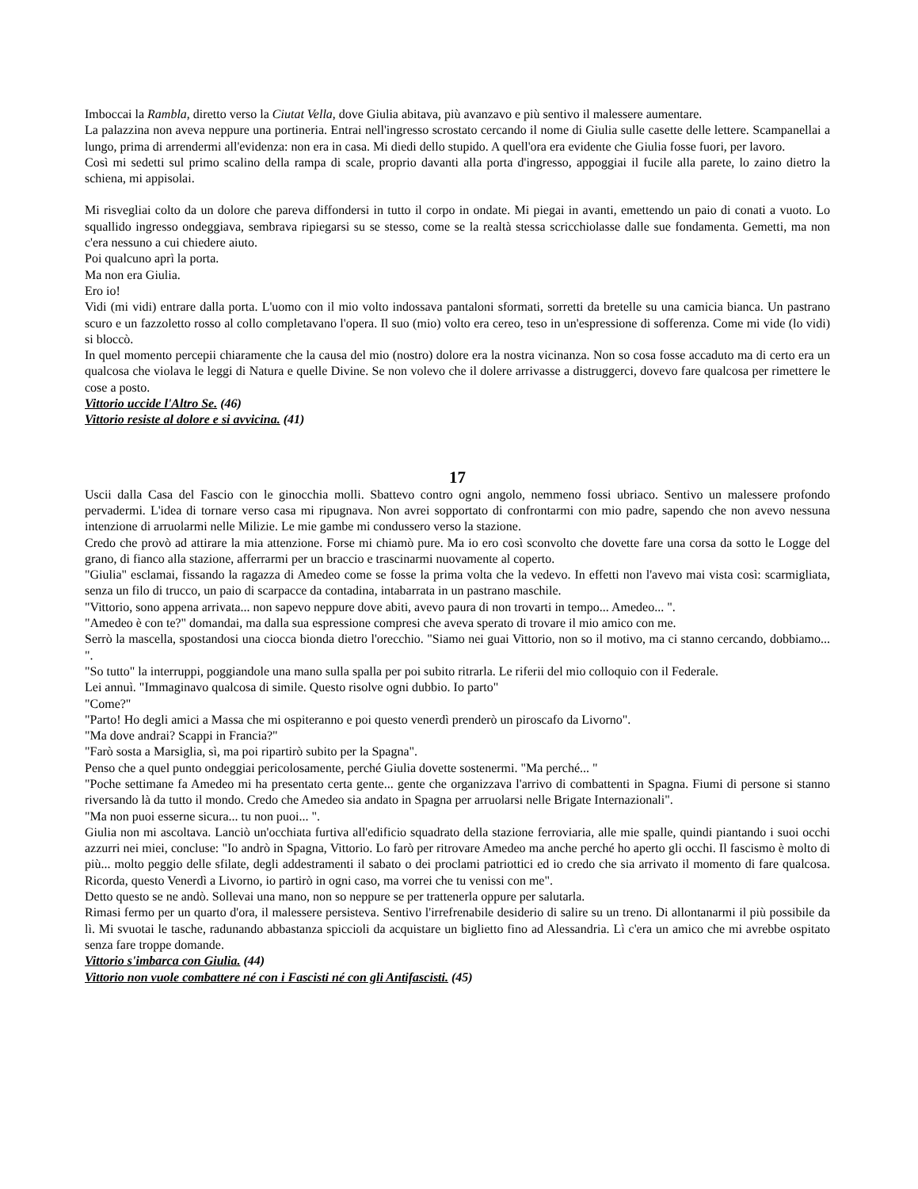Imboccai la Rambla, diretto verso la Ciutat Vella, dove Giulia abitava, più avanzavo e più sentivo il malessere aumentare.
La palazzina non aveva neppure una portineria. Entrai nell'ingresso scrostato cercando il nome di Giulia sulle casette delle lettere. Scampanellai a lungo, prima di arrendermi all'evidenza: non era in casa. Mi diedi dello stupido. A quell'ora era evidente che Giulia fosse fuori, per lavoro.
Così mi sedetti sul primo scalino della rampa di scale, proprio davanti alla porta d'ingresso, appoggiai il fucile alla parete, lo zaino dietro la schiena, mi appisolai.
Mi risvegliai colto da un dolore che pareva diffondersi in tutto il corpo in ondate. Mi piegai in avanti, emettendo un paio di conati a vuoto. Lo squallido ingresso ondeggiava, sembrava ripiegarsi su se stesso, come se la realtà stessa scricchiolasse dalle sue fondamenta. Gemetti, ma non c'era nessuno a cui chiedere aiuto.
Poi qualcuno aprì la porta.
Ma non era Giulia.
Ero io!
Vidi (mi vidi) entrare dalla porta. L'uomo con il mio volto indossava pantaloni sformati, sorretti da bretelle su una camicia bianca. Un pastrano scuro e un fazzoletto rosso al collo completavano l'opera. Il suo (mio) volto era cereo, teso in un'espressione di sofferenza. Come mi vide (lo vidi) si bloccò.
In quel momento percepii chiaramente che la causa del mio (nostro) dolore era la nostra vicinanza. Non so cosa fosse accaduto ma di certo era un qualcosa che violava le leggi di Natura e quelle Divine. Se non volevo che il dolere arrivasse a distruggerci, dovevo fare qualcosa per rimettere le cose a posto.
Vittorio uccide l'Altro Se. (46)
Vittorio resiste al dolore e si avvicina. (41)
17
Uscii dalla Casa del Fascio con le ginocchia molli. Sbattevo contro ogni angolo, nemmeno fossi ubriaco. Sentivo un malessere profondo pervadermi. L'idea di tornare verso casa mi ripugnava. Non avrei sopportato di confrontarmi con mio padre, sapendo che non avevo nessuna intenzione di arruolarmi nelle Milizie. Le mie gambe mi condussero verso la stazione.
Credo che provò ad attirare la mia attenzione. Forse mi chiamò pure. Ma io ero così sconvolto che dovette fare una corsa da sotto le Logge del grano, di fianco alla stazione, afferrarmi per un braccio e trascinarmi nuovamente al coperto.
"Giulia" esclamai, fissando la ragazza di Amedeo come se fosse la prima volta che la vedevo. In effetti non l'avevo mai vista così: scarmigliata, senza un filo di trucco, un paio di scarpacce da contadina, intabarrata in un pastrano maschile.
"Vittorio, sono appena arrivata... non sapevo neppure dove abiti, avevo paura di non trovarti in tempo... Amedeo... ".
"Amedeo è con te?" domandai, ma dalla sua espressione compresi che aveva sperato di trovare il mio amico con me.
Serrò la mascella, spostandosi una ciocca bionda dietro l'orecchio. "Siamo nei guai Vittorio, non so il motivo, ma ci stanno cercando, dobbiamo... ".
"So tutto" la interruppi, poggiandole una mano sulla spalla per poi subito ritrarla. Le riferii del mio colloquio con il Federale.
Lei annuì. "Immaginavo qualcosa di simile. Questo risolve ogni dubbio. Io parto"
"Come?"
"Parto! Ho degli amici a Massa che mi ospiteranno e poi questo venerdì prenderò un piroscafo da Livorno".
"Ma dove andrai? Scappi in Francia?"
"Farò sosta a Marsiglia, sì, ma poi ripartirò subito per la Spagna".
Penso che a quel punto ondeggiai pericolosamente, perché Giulia dovette sostenermi. "Ma perché... "
"Poche settimane fa Amedeo mi ha presentato certa gente... gente che organizzava l'arrivo di combattenti in Spagna. Fiumi di persone si stanno riversando là da tutto il mondo. Credo che Amedeo sia andato in Spagna per arruolarsi nelle Brigate Internazionali".
"Ma non puoi esserne sicura... tu non puoi... ".
Giulia non mi ascoltava. Lanciò un'occhiata furtiva all'edificio squadrato della stazione ferroviaria, alle mie spalle, quindi piantando i suoi occhi azzurri nei miei, concluse: "Io andrò in Spagna, Vittorio. Lo farò per ritrovare Amedeo ma anche perché ho aperto gli occhi. Il fascismo è molto di più... molto peggio delle sfilate, degli addestramenti il sabato o dei proclami patriottici ed io credo che sia arrivato il momento di fare qualcosa. Ricorda, questo Venerdì a Livorno, io partirò in ogni caso, ma vorrei che tu venissi con me".
Detto questo se ne andò. Sollevai una mano, non so neppure se per trattenerla oppure per salutarla.
Rimasi fermo per un quarto d'ora, il malessere persisteva. Sentivo l'irrefrenabile desiderio di salire su un treno. Di allontanarmi il più possibile da lì. Mi svuotai le tasche, radunando abbastanza spiccioli da acquistare un biglietto fino ad Alessandria. Lì c'era un amico che mi avrebbe ospitato senza fare troppe domande.
Vittorio s'imbarca con Giulia. (44)
Vittorio non vuole combattere né con i Fascisti né con gli Antifascisti. (45)